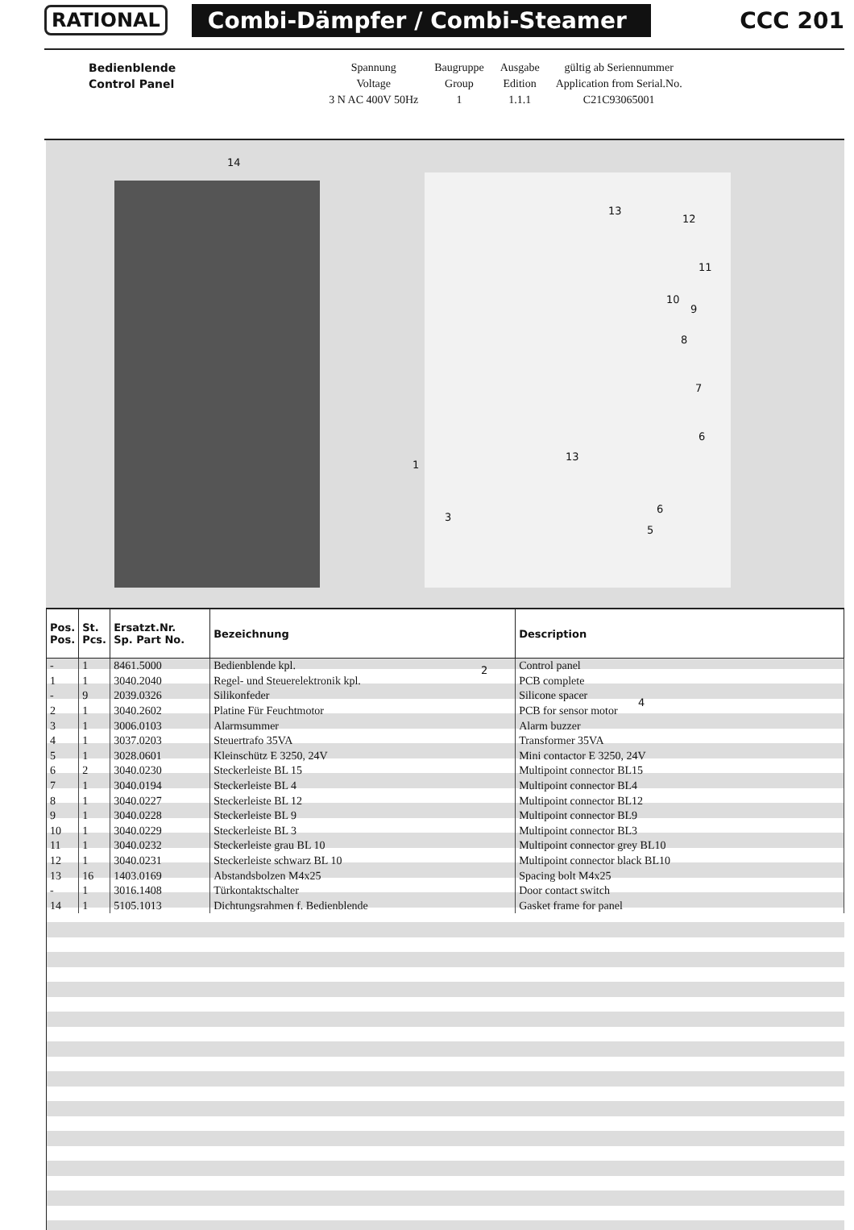RATIONAL
Combi-Dämpfer / Combi-Steamer
CCC 201
| Bedienblende | | Spannung | Baugruppe | Ausgabe | gültig ab Seriennummer |
| Control Panel | | Voltage | Group | Edition | Application from Serial.No. |
| | | 3 N AC 400V 50Hz | 1 | 1.1.1 | C21C93065001 |
14
13
12
11
10
9
8
7
6
1
13
3
6
5
2
4
| Pos. Pos. | St. Pcs. | Ersatzt.Nr. Sp. Part No. | Bezeichnung | Description |
| --- | --- | --- | --- | --- |
| - | 1 | 8461.5000 | Bedienblende kpl. | Control panel |
| 1 | 1 | 3040.2040 | Regel- und Steuerelektronik kpl. | PCB complete |
| - | 9 | 2039.0326 | Silikonfeder | Silicone spacer |
| 2 | 1 | 3040.2602 | Platine Für Feuchtmotor | PCB for sensor motor |
| 3 | 1 | 3006.0103 | Alarmsummer | Alarm buzzer |
| 4 | 1 | 3037.0203 | Steuertrafo 35VA | Transformer 35VA |
| 5 | 1 | 3028.0601 | Kleinschütz E 3250, 24V | Mini contactor E 3250, 24V |
| 6 | 2 | 3040.0230 | Steckerleiste BL 15 | Multipoint connector BL15 |
| 7 | 1 | 3040.0194 | Steckerleiste BL 4 | Multipoint connector BL4 |
| 8 | 1 | 3040.0227 | Steckerleiste BL 12 | Multipoint connector BL12 |
| 9 | 1 | 3040.0228 | Steckerleiste BL 9 | Multipoint connector BL9 |
| 10 | 1 | 3040.0229 | Steckerleiste BL 3 | Multipoint connector BL3 |
| 11 | 1 | 3040.0232 | Steckerleiste grau BL 10 | Multipoint connector grey BL10 |
| 12 | 1 | 3040.0231 | Steckerleiste schwarz BL 10 | Multipoint connector black BL10 |
| 13 | 16 | 1403.0169 | Abstandsbolzen M4x25 | Spacing bolt M4x25 |
| - | 1 | 3016.1408 | Türkontaktschalter | Door contact switch |
| 14 | 1 | 5105.1013 | Dichtungsrahmen f. Bedienblende | Gasket frame for panel |